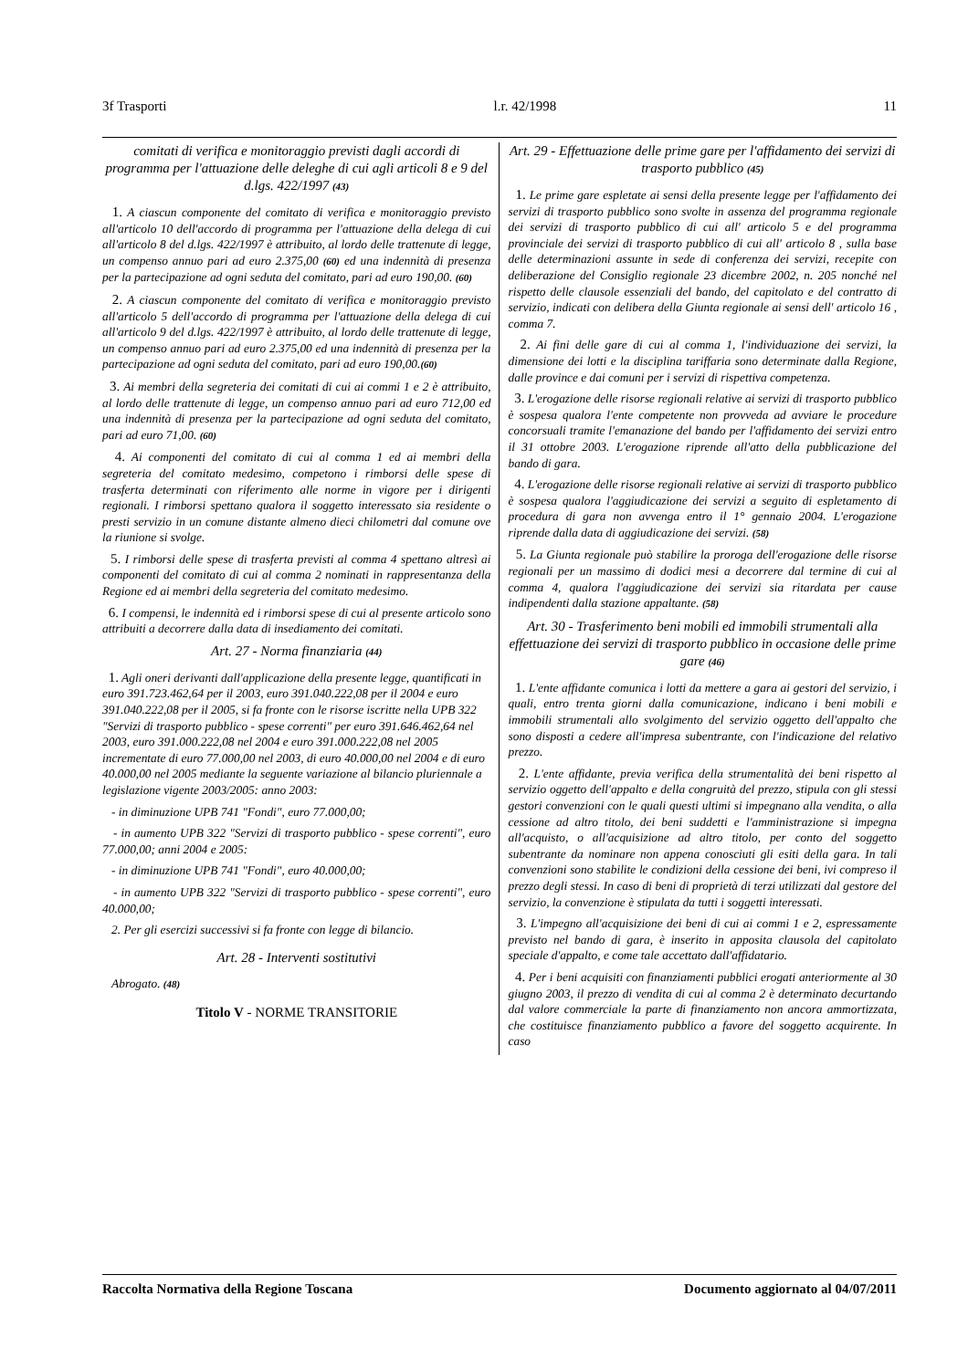3f Trasporti l.r. 42/1998 11
comitati di verifica e monitoraggio previsti dagli accordi di programma per l'attuazione delle deleghe di cui agli articoli 8 e 9 del d.lgs. 422/1997 (43)
1. A ciascun componente del comitato di verifica e monitoraggio previsto all'articolo 10 dell'accordo di programma per l'attuazione della delega di cui all'articolo 8 del d.lgs. 422/1997 è attribuito, al lordo delle trattenute di legge, un compenso annuo pari ad euro 2.375,00 (60) ed una indennità di presenza per la partecipazione ad ogni seduta del comitato, pari ad euro 190,00. (60)
2. A ciascun componente del comitato di verifica e monitoraggio previsto all'articolo 5 dell'accordo di programma per l'attuazione della delega di cui all'articolo 9 del d.lgs. 422/1997 è attribuito, al lordo delle trattenute di legge, un compenso annuo pari ad euro 2.375,00 ed una indennità di presenza per la partecipazione ad ogni seduta del comitato, pari ad euro 190,00.(60)
3. Ai membri della segreteria dei comitati di cui ai commi 1 e 2 è attribuito, al lordo delle trattenute di legge, un compenso annuo pari ad euro 712,00 ed una indennità di presenza per la partecipazione ad ogni seduta del comitato, pari ad euro 71,00. (60)
4. Ai componenti del comitato di cui al comma 1 ed ai membri della segreteria del comitato medesimo, competono i rimborsi delle spese di trasferta determinati con riferimento alle norme in vigore per i dirigenti regionali. I rimborsi spettano qualora il soggetto interessato sia residente o presti servizio in un comune distante almeno dieci chilometri dal comune ove la riunione si svolge.
5. I rimborsi delle spese di trasferta previsti al comma 4 spettano altresì ai componenti del comitato di cui al comma 2 nominati in rappresentanza della Regione ed ai membri della segreteria del comitato medesimo.
6. I compensi, le indennità ed i rimborsi spese di cui al presente articolo sono attribuiti a decorrere dalla data di insediamento dei comitati.
Art. 27 - Norma finanziaria (44)
1. Agli oneri derivanti dall'applicazione della presente legge, quantificati in euro 391.723.462,64 per il 2003, euro 391.040.222,08 per il 2004 e euro 391.040.222,08 per il 2005, si fa fronte con le risorse iscritte nella UPB 322 "Servizi di trasporto pubblico - spese correnti" per euro 391.646.462,64 nel 2003, euro 391.000.222,08 nel 2004 e euro 391.000.222,08 nel 2005 incrementate di euro 77.000,00 nel 2003, di euro 40.000,00 nel 2004 e di euro 40.000,00 nel 2005 mediante la seguente variazione al bilancio pluriennale a legislazione vigente 2003/2005: anno 2003:
- in diminuzione UPB 741 "Fondi", euro 77.000,00;
- in aumento UPB 322 "Servizi di trasporto pubblico - spese correnti", euro 77.000,00; anni 2004 e 2005:
- in diminuzione UPB 741 "Fondi", euro 40.000,00;
- in aumento UPB 322 "Servizi di trasporto pubblico - spese correnti", euro 40.000,00;
2. Per gli esercizi successivi si fa fronte con legge di bilancio.
Art. 28 - Interventi sostitutivi
Abrogato. (48)
Titolo V - NORME TRANSITORIE
Art. 29 - Effettuazione delle prime gare per l'affidamento dei servizi di trasporto pubblico (45)
1. Le prime gare espletate ai sensi della presente legge per l'affidamento dei servizi di trasporto pubblico sono svolte in assenza del programma regionale dei servizi di trasporto pubblico di cui all' articolo 5 e del programma provinciale dei servizi di trasporto pubblico di cui all' articolo 8 , sulla base delle determinazioni assunte in sede di conferenza dei servizi, recepite con deliberazione del Consiglio regionale 23 dicembre 2002, n. 205 nonché nel rispetto delle clausole essenziali del bando, del capitolato e del contratto di servizio, indicati con delibera della Giunta regionale ai sensi dell' articolo 16 , comma 7.
2. Ai fini delle gare di cui al comma 1, l'individuazione dei servizi, la dimensione dei lotti e la disciplina tariffaria sono determinate dalla Regione, dalle province e dai comuni per i servizi di rispettiva competenza.
3. L'erogazione delle risorse regionali relative ai servizi di trasporto pubblico è sospesa qualora l'ente competente non provveda ad avviare le procedure concorsuali tramite l'emanazione del bando per l'affidamento dei servizi entro il 31 ottobre 2003. L'erogazione riprende all'atto della pubblicazione del bando di gara.
4. L'erogazione delle risorse regionali relative ai servizi di trasporto pubblico è sospesa qualora l'aggiudicazione dei servizi a seguito di espletamento di procedura di gara non avvenga entro il 1° gennaio 2004. L'erogazione riprende dalla data di aggiudicazione dei servizi. (58)
5. La Giunta regionale può stabilire la proroga dell'erogazione delle risorse regionali per un massimo di dodici mesi a decorrere dal termine di cui al comma 4, qualora l'aggiudicazione dei servizi sia ritardata per cause indipendenti dalla stazione appaltante. (58)
Art. 30 - Trasferimento beni mobili ed immobili strumentali alla effettuazione dei servizi di trasporto pubblico in occasione delle prime gare (46)
1. L'ente affidante comunica i lotti da mettere a gara ai gestori del servizio, i quali, entro trenta giorni dalla comunicazione, indicano i beni mobili e immobili strumentali allo svolgimento del servizio oggetto dell'appalto che sono disposti a cedere all'impresa subentrante, con l'indicazione del relativo prezzo.
2. L'ente affidante, previa verifica della strumentalità dei beni rispetto al servizio oggetto dell'appalto e della congruità del prezzo, stipula con gli stessi gestori convenzioni con le quali questi ultimi si impegnano alla vendita, o alla cessione ad altro titolo, dei beni suddetti e l'amministrazione si impegna all'acquisto, o all'acquisizione ad altro titolo, per conto del soggetto subentrante da nominare non appena conosciuti gli esiti della gara. In tali convenzioni sono stabilite le condizioni della cessione dei beni, ivi compreso il prezzo degli stessi. In caso di beni di proprietà di terzi utilizzati dal gestore del servizio, la convenzione è stipulata da tutti i soggetti interessati.
3. L'impegno all'acquisizione dei beni di cui ai commi 1 e 2, espressamente previsto nel bando di gara, è inserito in apposita clausola del capitolato speciale d'appalto, e come tale accettato dall'affidatario.
4. Per i beni acquisiti con finanziamenti pubblici erogati anteriormente al 30 giugno 2003, il prezzo di vendita di cui al comma 2 è determinato decurtando dal valore commerciale la parte di finanziamento non ancora ammortizzata, che costituisce finanziamento pubblico a favore del soggetto acquirente. In caso
Raccolta Normativa della Regione Toscana Documento aggiornato al 04/07/2011